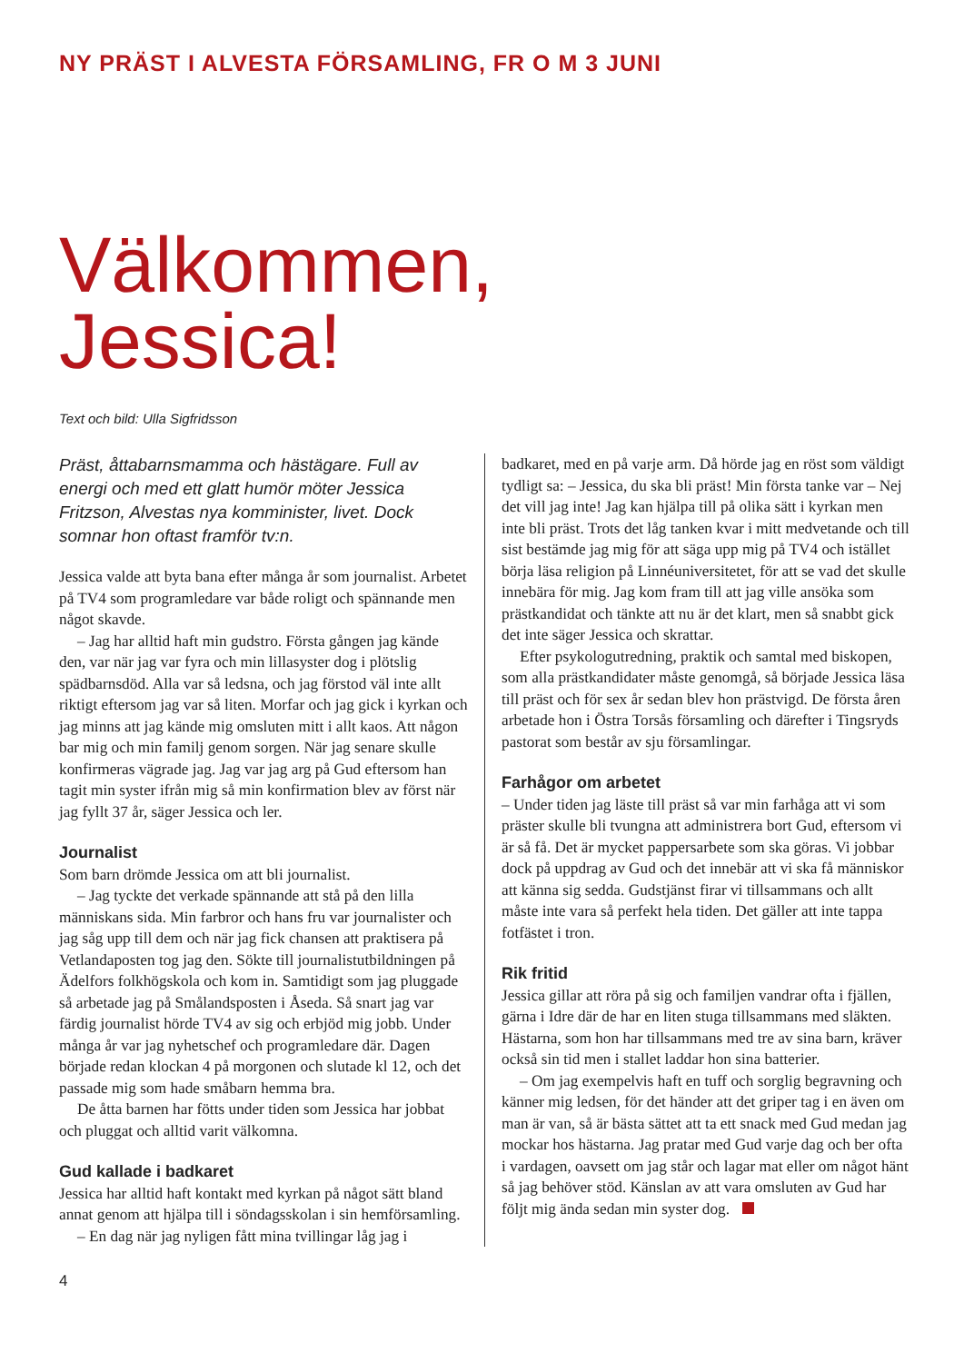NY PRÄST I ALVESTA FÖRSAMLING, FR O M 3 JUNI
Välkommen,
Jessica!
Text och bild: Ulla Sigfridsson
Präst, åttabarnsmamma och hästägare. Full av energi och med ett glatt humör möter Jessica Fritzson, Alvestas nya komminister, livet. Dock somnar hon oftast framför tv:n.
Jessica valde att byta bana efter många år som journalist. Arbetet på TV4 som programledare var både roligt och spännande men något skavde.
– Jag har alltid haft min gudstro. Första gången jag kände den, var när jag var fyra och min lillasyster dog i plötslig spädbarnsdöd. Alla var så ledsna, och jag förstod väl inte allt riktigt eftersom jag var så liten. Morfar och jag gick i kyrkan och jag minns att jag kände mig omsluten mitt i allt kaos. Att någon bar mig och min familj genom sorgen. När jag senare skulle konfirmeras vägrade jag. Jag var jag arg på Gud eftersom han tagit min syster ifrån mig så min konfirmation blev av först när jag fyllt 37 år, säger Jessica och ler.
Journalist
Som barn drömde Jessica om att bli journalist.
– Jag tyckte det verkade spännande att stå på den lilla människans sida. Min farbror och hans fru var journalister och jag såg upp till dem och när jag fick chansen att praktisera på Vetlandaposten tog jag den. Sökte till journalistutbildningen på Ädelfors folkhögskola och kom in. Samtidigt som jag pluggade så arbetade jag på Smålandsposten i Åseda. Så snart jag var färdig journalist hörde TV4 av sig och erbjöd mig jobb. Under många år var jag nyhetschef och programledare där. Dagen började redan klockan 4 på morgonen och slutade kl 12, och det passade mig som hade småbarn hemma bra.
De åtta barnen har fötts under tiden som Jessica har jobbat och pluggat och alltid varit välkomna.
Gud kallade i badkaret
Jessica har alltid haft kontakt med kyrkan på något sätt bland annat genom att hjälpa till i söndagsskolan i sin hemförsamling.
– En dag när jag nyligen fått mina tvillingar låg jag i
badkaret, med en på varje arm. Då hörde jag en röst som väldigt tydligt sa: – Jessica, du ska bli präst! Min första tanke var – Nej det vill jag inte! Jag kan hjälpa till på olika sätt i kyrkan men inte bli präst. Trots det låg tanken kvar i mitt medvetande och till sist bestämde jag mig för att säga upp mig på TV4 och istället börja läsa religion på Linnéuniversitetet, för att se vad det skulle innebära för mig. Jag kom fram till att jag ville ansöka som prästkandidat och tänkte att nu är det klart, men så snabbt gick det inte säger Jessica och skrattar.
Efter psykologutredning, praktik och samtal med biskopen, som alla prästkandidater måste genomgå, så började Jessica läsa till präst och för sex år sedan blev hon prästvigd. De första åren arbetade hon i Östra Torsås församling och därefter i Tingsryds pastorat som består av sju församlingar.
Farhågor om arbetet
– Under tiden jag läste till präst så var min farhåga att vi som präster skulle bli tvungna att administrera bort Gud, eftersom vi är så få. Det är mycket pappersarbete som ska göras. Vi jobbar dock på uppdrag av Gud och det innebär att vi ska få människor att känna sig sedda. Gudstjänst firar vi tillsammans och allt måste inte vara så perfekt hela tiden. Det gäller att inte tappa fotfästet i tron.
Rik fritid
Jessica gillar att röra på sig och familjen vandrar ofta i fjällen, gärna i Idre där de har en liten stuga tillsammans med släkten. Hästarna, som hon har tillsammans med tre av sina barn, kräver också sin tid men i stallet laddar hon sina batterier.
– Om jag exempelvis haft en tuff och sorglig begravning och känner mig ledsen, för det händer att det griper tag i en även om man är van, så är bästa sättet att ta ett snack med Gud medan jag mockar hos hästarna. Jag pratar med Gud varje dag och ber ofta i vardagen, oavsett om jag står och lagar mat eller om något hänt så jag behöver stöd. Känslan av att vara omsluten av Gud har följt mig ända sedan min syster dog.
4